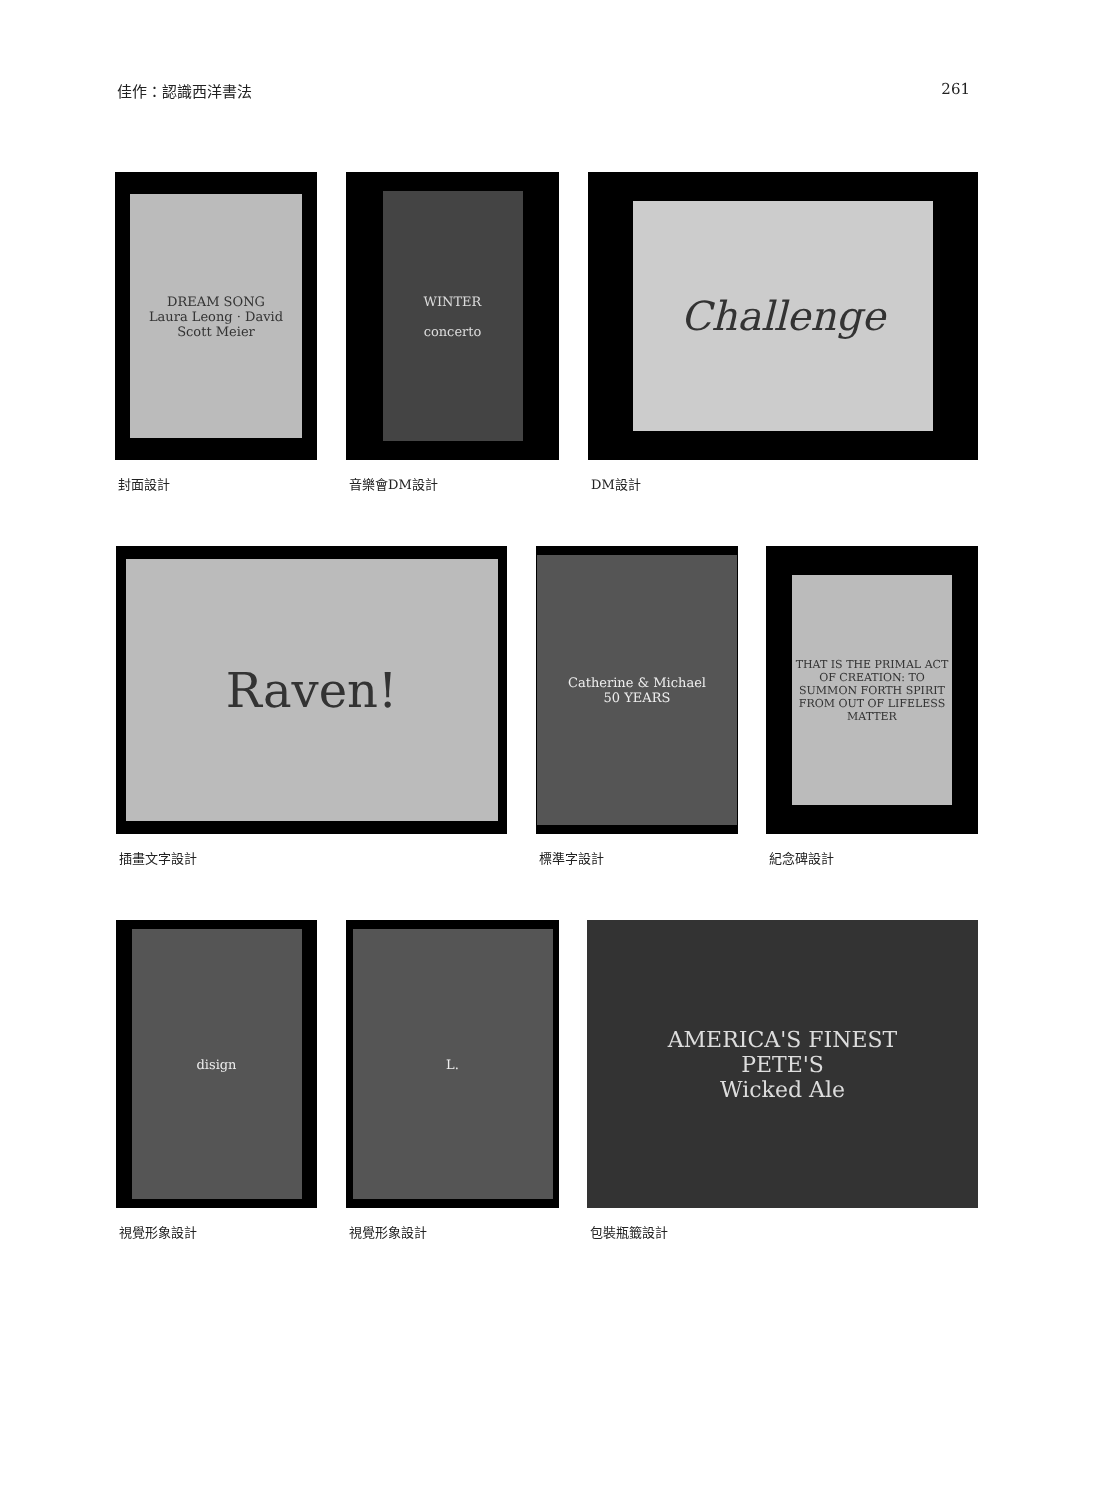佳作：認識西洋書法 261
DREAM SONG
Laura Leong · David Scott Meier
封面設計
WINTER
concerto
音樂會DM設計
Challenge
DM設計
Raven!
插畫文字設計
Catherine & Michael
50 YEARS
標準字設計
THAT IS THE PRIMAL ACT OF CREATION: TO SUMMON FORTH SPIRIT FROM OUT OF LIFELESS MATTER
紀念碑設計
disign
視覺形象設計
L.
視覺形象設計
AMERICA'S FINEST
PETE'S
Wicked Ale
包裝瓶籤設計